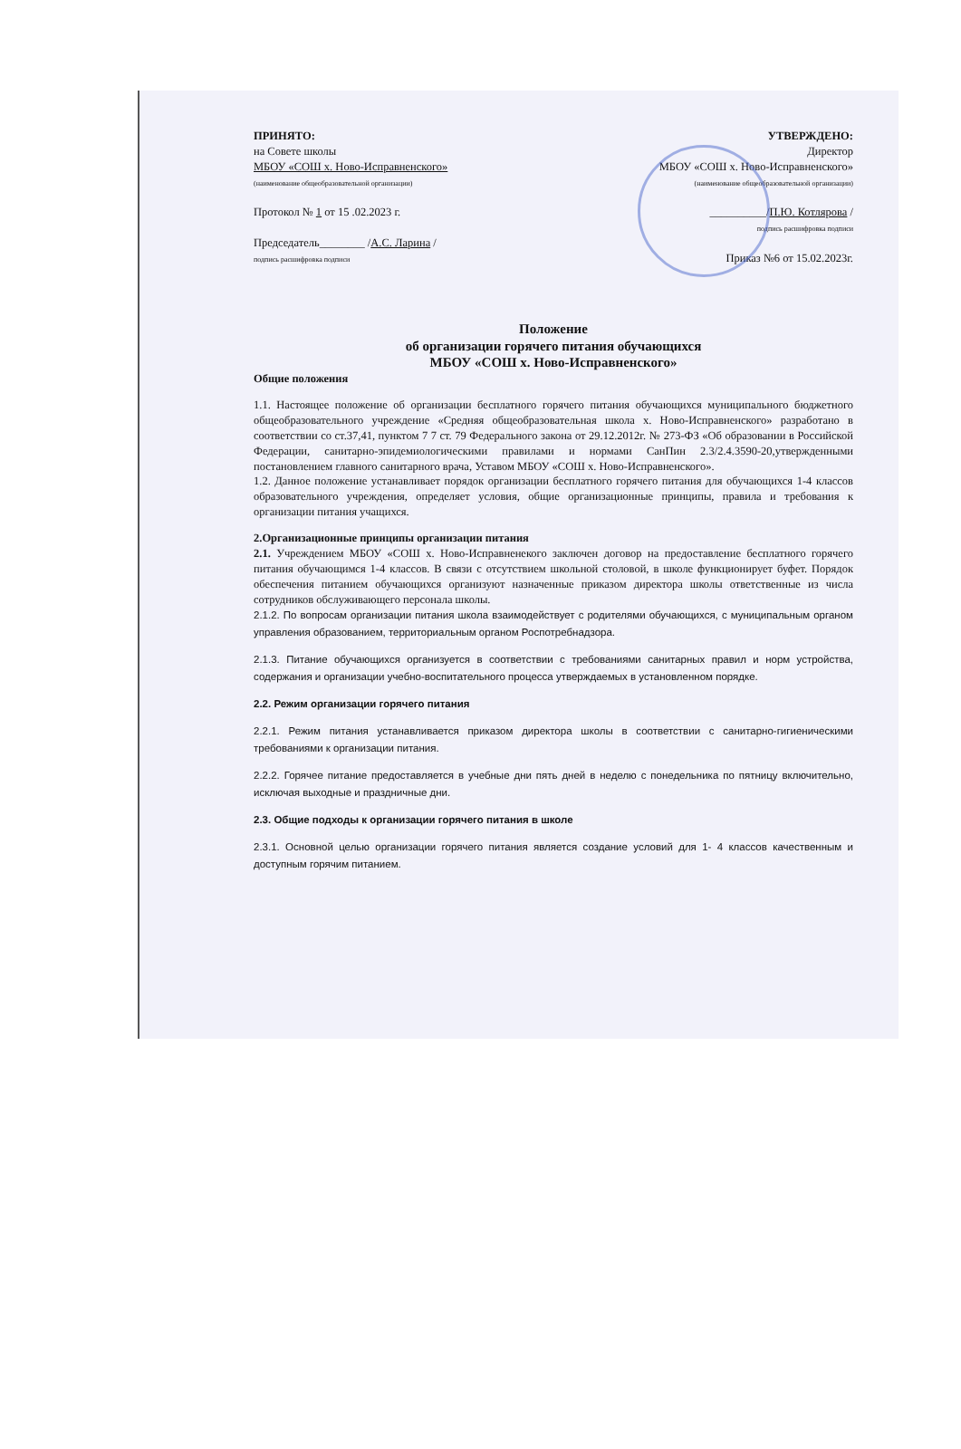ПРИНЯТО:
на Совете школы
МБОУ «СОШ х. Ново-Исправненского»
(наименование общеобразовательной организации)
Протокол № 1 от 15 .02.2023 г.
Председатель________ /А.С. Ларина /
подпись расшифровка подписи
УТВЕРЖДЕНО:
Директор
МБОУ «СОШ х. Ново-Исправненского»
(наименование общеобразовательной организации)
__________/П.Ю. Котлярова /
подпись расшифровка подписи
Приказ №6 от 15.02.2023г.
Положение
об организации горячего питания обучающихся
МБОУ «СОШ х. Ново-Исправненского»
Общие положения
1.1. Настоящее положение об организации бесплатного горячего питания обучающихся муниципального бюджетного общеобразовательного учреждение «Средняя общеобразовательная школа х. Ново-Исправненского» разработано в соответствии со ст.37,41, пунктом 7 7 ст. 79 Федерального закона от 29.12.2012г. № 273-ФЗ «Об образовании в Российской Федерации, санитарно-эпидемиологическими правилами и нормами СанПин 2.3/2.4.3590-20,утвержденными постановлением главного санитарного врача, Уставом МБОУ «СОШ х. Ново-Исправненского».
1.2. Данное положение устанавливает порядок организации бесплатного горячего питания для обучающихся 1-4 классов образовательного учреждения, определяет условия, общие организационные принципы, правила и требования к организации питания учащихся.
2.Организационные принципы организации питания
2.1. Учреждением МБОУ «СОШ х. Ново-Исправненекого заключен договор на предоставление бесплатного горячего питания обучающимся 1-4 классов. В связи с отсутствием школьной столовой, в школе функционирует буфет. Порядок обеспечения питанием обучающихся организуют назначенные приказом директора школы ответственные из числа сотрудников обслуживающего персонала школы.
2.1.2. По вопросам организации питания школа взаимодействует с родителями обучающихся, с муниципальным органом управления образованием, территориальным органом Роспотребнадзора.
2.1.3. Питание обучающихся организуется в соответствии с требованиями санитарных правил и норм устройства, содержания и организации учебно-воспитательного процесса утверждаемых в установленном порядке.
2.2. Режим организации горячего питания
2.2.1. Режим питания устанавливается приказом директора школы в соответствии с санитарно-гигиеническими требованиями к организации питания.
2.2.2. Горячее питание предоставляется в учебные дни пять дней в неделю с понедельника по пятницу включительно, исключая выходные и праздничные дни.
2.3. Общие подходы к организации горячего питания в школе
2.3.1. Основной целью организации горячего питания является создание условий для 1- 4 классов качественным и доступным горячим питанием.